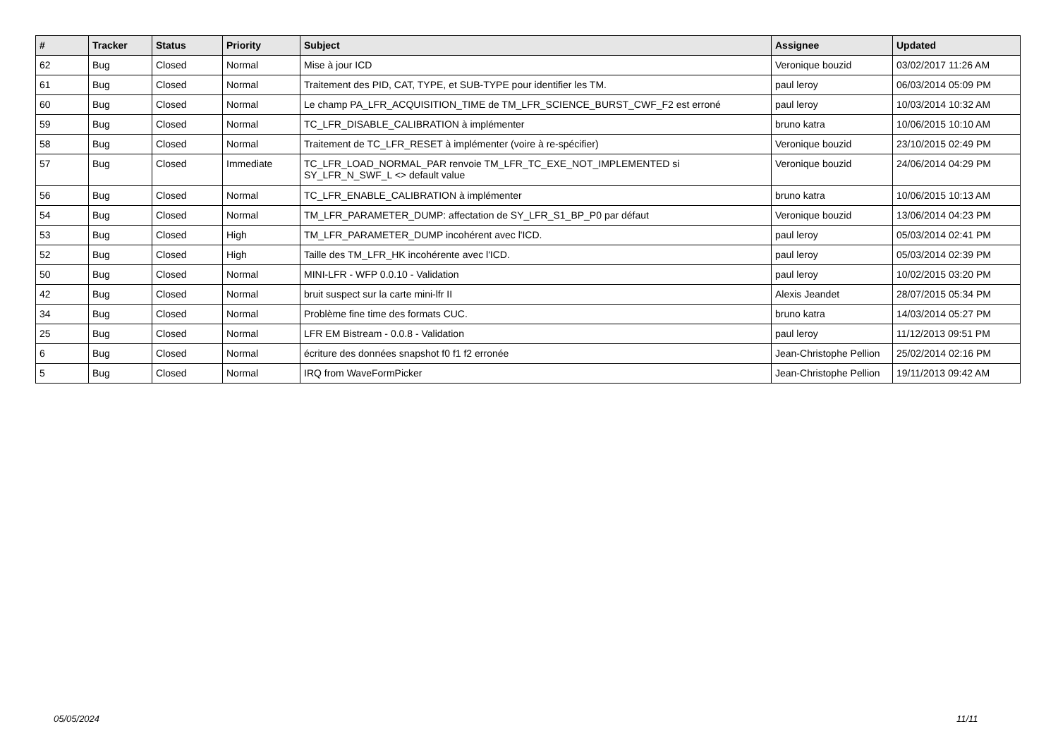| # | Tracker | Status | Priority | Subject | Assignee | Updated |
| --- | --- | --- | --- | --- | --- | --- |
| 62 | Bug | Closed | Normal | Mise à jour ICD | Veronique bouzid | 03/02/2017 11:26 AM |
| 61 | Bug | Closed | Normal | Traitement des PID, CAT, TYPE, et SUB-TYPE pour identifier les TM. | paul leroy | 06/03/2014 05:09 PM |
| 60 | Bug | Closed | Normal | Le champ PA_LFR_ACQUISITION_TIME de TM_LFR_SCIENCE_BURST_CWF_F2 est erroné | paul leroy | 10/03/2014 10:32 AM |
| 59 | Bug | Closed | Normal | TC_LFR_DISABLE_CALIBRATION à implémenter | bruno katra | 10/06/2015 10:10 AM |
| 58 | Bug | Closed | Normal | Traitement de TC_LFR_RESET à implémenter (voire à re-spécifier) | Veronique bouzid | 23/10/2015 02:49 PM |
| 57 | Bug | Closed | Immediate | TC_LFR_LOAD_NORMAL_PAR renvoie TM_LFR_TC_EXE_NOT_IMPLEMENTED si SY_LFR_N_SWF_L <> default value | Veronique bouzid | 24/06/2014 04:29 PM |
| 56 | Bug | Closed | Normal | TC_LFR_ENABLE_CALIBRATION à implémenter | bruno katra | 10/06/2015 10:13 AM |
| 54 | Bug | Closed | Normal | TM_LFR_PARAMETER_DUMP: affectation de SY_LFR_S1_BP_P0 par défaut | Veronique bouzid | 13/06/2014 04:23 PM |
| 53 | Bug | Closed | High | TM_LFR_PARAMETER_DUMP incohérent avec l'ICD. | paul leroy | 05/03/2014 02:41 PM |
| 52 | Bug | Closed | High | Taille des TM_LFR_HK incohérente avec l'ICD. | paul leroy | 05/03/2014 02:39 PM |
| 50 | Bug | Closed | Normal | MINI-LFR - WFP 0.0.10 - Validation | paul leroy | 10/02/2015 03:20 PM |
| 42 | Bug | Closed | Normal | bruit suspect sur la carte mini-lfr II | Alexis Jeandet | 28/07/2015 05:34 PM |
| 34 | Bug | Closed | Normal | Problème fine time des formats CUC. | bruno katra | 14/03/2014 05:27 PM |
| 25 | Bug | Closed | Normal | LFR EM Bistream - 0.0.8 - Validation | paul leroy | 11/12/2013 09:51 PM |
| 6 | Bug | Closed | Normal | écriture des données snapshot f0 f1 f2 erronée | Jean-Christophe Pellion | 25/02/2014 02:16 PM |
| 5 | Bug | Closed | Normal | IRQ from WaveFormPicker | Jean-Christophe Pellion | 19/11/2013 09:42 AM |
05/05/2024 11/11